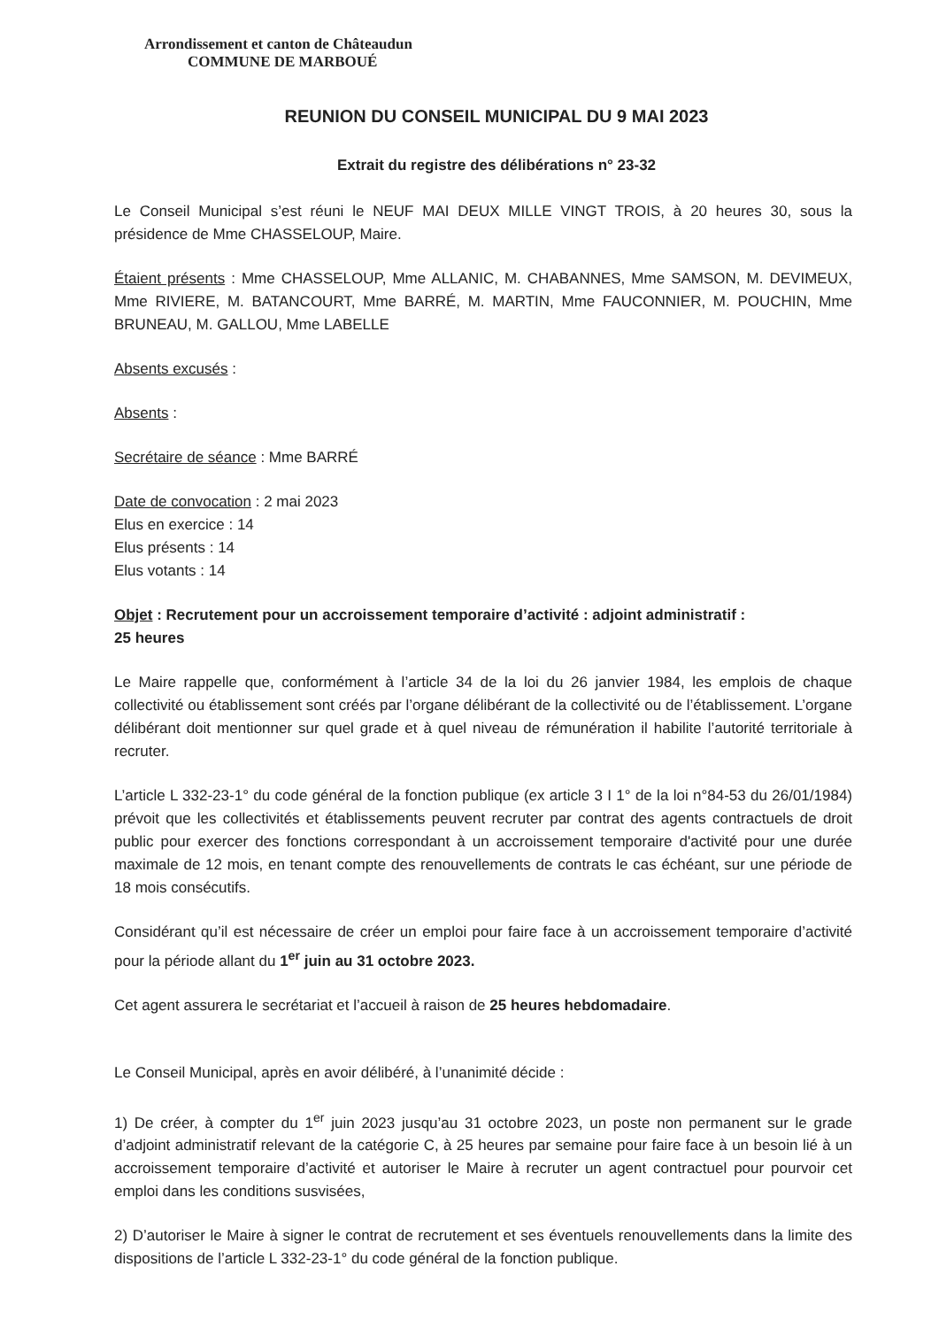Arrondissement et canton de Châteaudun
COMMUNE DE MARBOUÉ
REUNION DU CONSEIL MUNICIPAL DU 9 MAI 2023
Extrait du registre des délibérations n° 23-32
Le Conseil Municipal s’est réuni le NEUF MAI DEUX MILLE VINGT TROIS, à 20 heures 30, sous la présidence de Mme CHASSELOUP, Maire.
Étaient présents : Mme CHASSELOUP, Mme ALLANIC, M. CHABANNES, Mme SAMSON, M. DEVIMEUX, Mme RIVIERE, M. BATANCOURT, Mme BARRÉ, M. MARTIN, Mme FAUCONNIER, M. POUCHIN, Mme BRUNEAU, M. GALLOU, Mme LABELLE
Absents excusés :
Absents :
Secrétaire de séance : Mme BARRÉ
Date de convocation : 2 mai 2023
Elus en exercice : 14
Elus présents : 14
Elus votants : 14
Objet : Recrutement pour un accroissement temporaire d’activité : adjoint administratif :
25 heures
Le Maire rappelle que, conformément à l’article 34 de la loi du 26 janvier 1984, les emplois de chaque collectivité ou établissement sont créés par l’organe délibérant de la collectivité ou de l’établissement. L’organe délibérant doit mentionner sur quel grade et à quel niveau de rémunération il habilite l’autorité territoriale à recruter.
L’article L 332-23-1° du code général de la fonction publique (ex article 3 I 1° de la loi n°84-53 du 26/01/1984) prévoit que les collectivités et établissements peuvent recruter par contrat des agents contractuels de droit public pour exercer des fonctions correspondant à un accroissement temporaire d'activité pour une durée maximale de 12 mois, en tenant compte des renouvellements de contrats le cas échéant, sur une période de 18 mois consécutifs.
Considérant qu’il est nécessaire de créer un emploi pour faire face à un accroissement temporaire d’activité pour la période allant du 1<sup>er</sup> juin au 31 octobre 2023.
Cet agent assurera le secrétariat et l’accueil à raison de 25 heures hebdomadaire.
Le Conseil Municipal, après en avoir délibéré, à l’unanimité décide :
1) De créer, à compter du 1<sup>er</sup> juin 2023 jusqu’au 31 octobre 2023, un poste non permanent sur le grade d’adjoint administratif relevant de la catégorie C, à 25 heures par semaine pour faire face à un besoin lié à un accroissement temporaire d’activité et autoriser le Maire à recruter un agent contractuel pour pourvoir cet emploi dans les conditions susvisées,
2) D’autoriser le Maire à signer le contrat de recrutement et ses éventuels renouvellements dans la limite des dispositions de l’article L 332-23-1° du code général de la fonction publique.